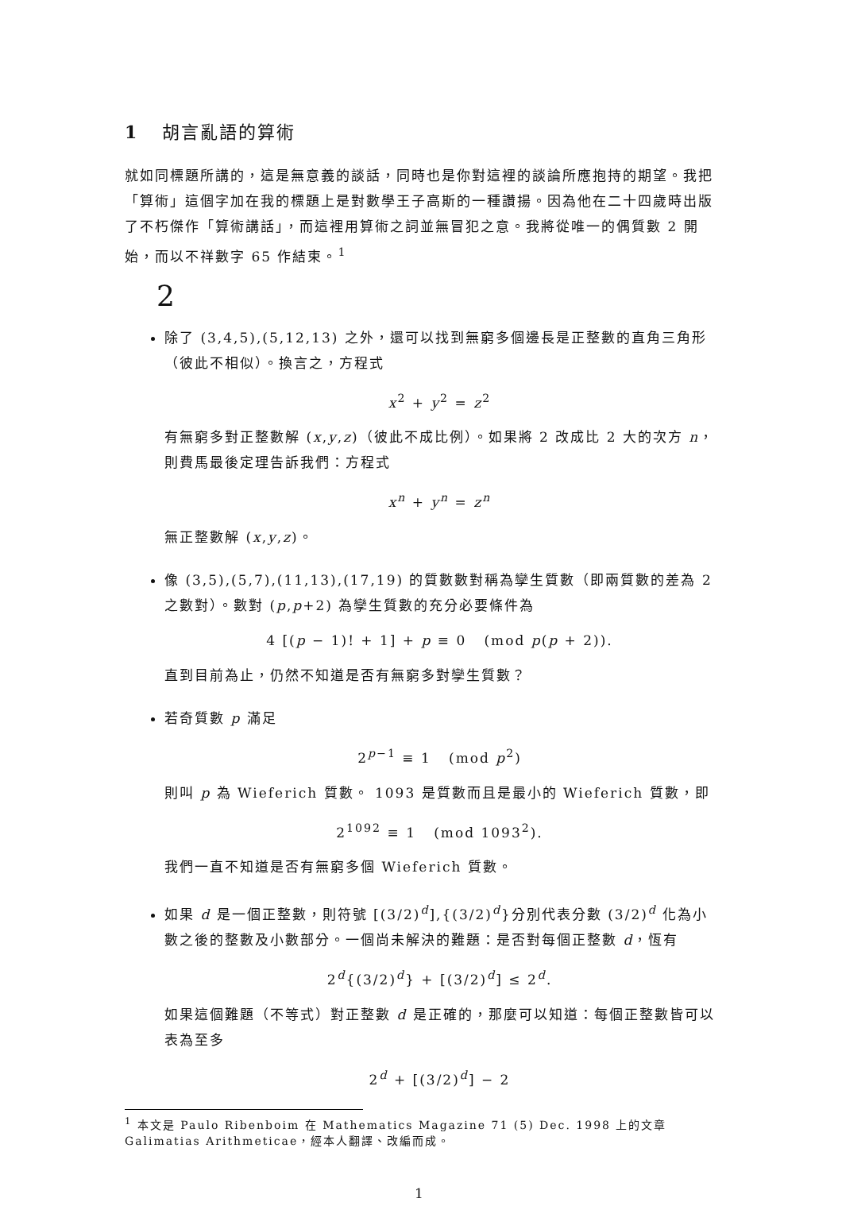1 胡言亂語的算術
就如同標題所講的，這是無意義的談話，同時也是你對這裡的談論所應抱持的期望。我把「算術」這個字加在我的標題上是對數學王子高斯的一種讚揚。因為他在二十四歲時出版了不朽傑作「算術講話」，而這裡用算術之詞並無冒犯之意。我將從唯一的偶質數 2 開始，而以不祥數字 65 作結束。<sup>1</sup>
2
除了 (3,4,5),(5,12,13) 之外，還可以找到無窮多個邊長是正整數的直角三角形（彼此不相似）。換言之，方程式
x<sup>2</sup> + y<sup>2</sup> = z<sup>2</sup>
有無窮多對正整數解 (x,y,z)（彼此不成比例）。如果將 2 改成比 2 大的次方 n，則費馬最後定理告訴我們：方程式
x<sup>n</sup> + y<sup>n</sup> = z<sup>n</sup>
無正整數解 (x,y,z)。
像 (3,5),(5,7),(11,13),(17,19) 的質數數對稱為孿生質數（即兩質數的差為 2 之數對）。數對 (p,p+2) 為孿生質數的充分必要條件為
4 [(p − 1)! + 1] + p ≡ 0 (mod p(p + 2)).
直到目前為止，仍然不知道是否有無窮多對孿生質數？
若奇質數 p 滿足
2<sup>p−1</sup> ≡ 1 (mod p<sup>2</sup>)
則叫 p 為 Wieferich 質數。 1093 是質數而且是最小的 Wieferich 質數，即
2<sup>1092</sup> ≡ 1 (mod 1093<sup>2</sup>).
我們一直不知道是否有無窮多個 Wieferich 質數。
如果 d 是一個正整數，則符號 [(3/2)<sup>d</sup>],{(3/2)<sup>d</sup>}分別代表分數 (3/2)<sup>d</sup> 化為小數之後的整數及小數部分。一個尚未解決的難題：是否對每個正整數 d，恆有
2<sup>d</sup>{(3/2)<sup>d</sup>} + [(3/2)<sup>d</sup>] ≤ 2<sup>d</sup>.
如果這個難題（不等式）對正整數 d 是正確的，那麼可以知道：每個正整數皆可以表為至多
2<sup>d</sup> + [(3/2)<sup>d</sup>] − 2
<sup>1</sup> 本文是 Paulo Ribenboim 在 Mathematics Magazine 71 (5) Dec. 1998 上的文章 Galimatias Arithmeticae，經本人翻譯、改編而成。
1